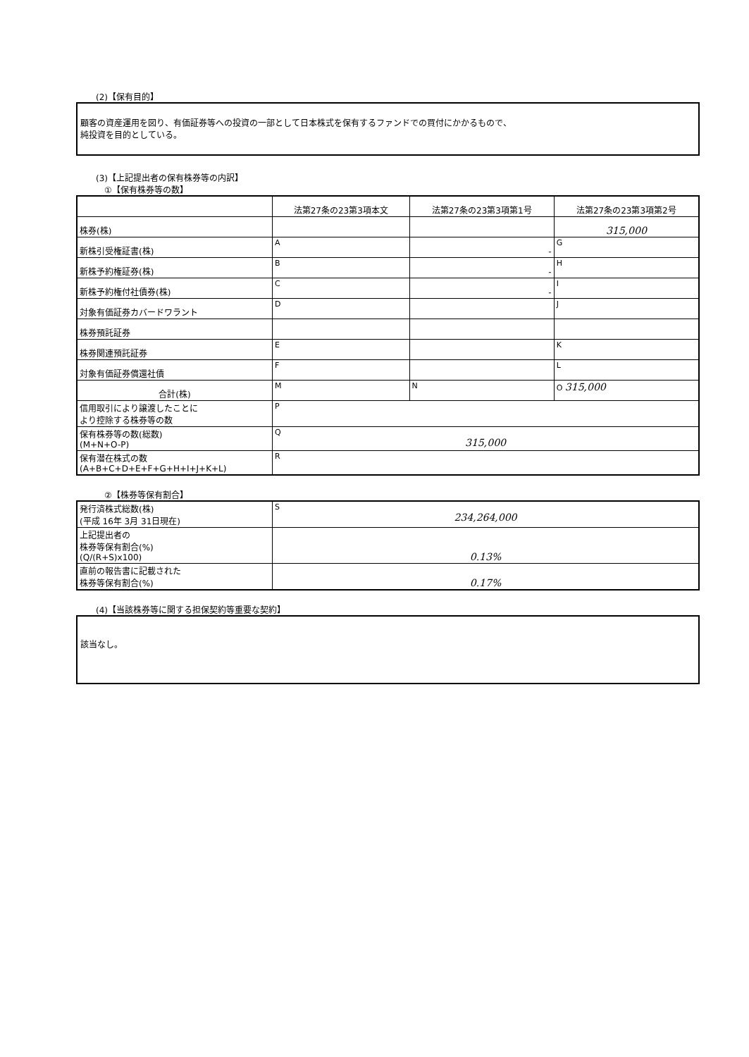(2)【保有目的】
顧客の資産運用を図り、有価証券等への投資の一部として日本株式を保有するファンドでの買付にかかるもので、
純投資を目的としている。
(3)【上記提出者の保有株券等の内訳】
①【保有株券等の数】
| | 法第27条の23第3項本文 | 法第27条の23第3項第1号 | 法第27条の23第3項第2号 |
| --- | --- | --- | --- |
| 株券(株) | | | 315,000 |
| 新株引受権証書(株) | A | - | G |
| 新株予約権証券(株) | B | - | H |
| 新株予約権付社債券(株) | C | - | I |
| 対象有価証券カバードワラント | D | | J |
| 株券預託証券 | | | |
| 株券関連預託証券 | E | | K |
| 対象有価証券償還社債 | F | | L |
| 合計(株) | M | N | O 315,000 |
| 信用取引により譲渡したことに より控除する株券等の数 | P | | |
| 保有株券等の数(総数) (M+N+O-P) | Q 315,000 | | |
| 保有潜在株式の数 (A+B+C+D+E+F+G+H+I+J+K+L) | R | | |
②【株券等保有割合】
| 発行済株式総数(株) (平成 16年 3月 31日現在) | S 234,264,000 |
| 上記提出者の 株券等保有割合(%) (Q/(R+S)x100) | 0.13% |
| 直前の報告書に記載された 株券等保有割合(%) | 0.17% |
(4)【当該株券等に関する担保契約等重要な契約】
該当なし。